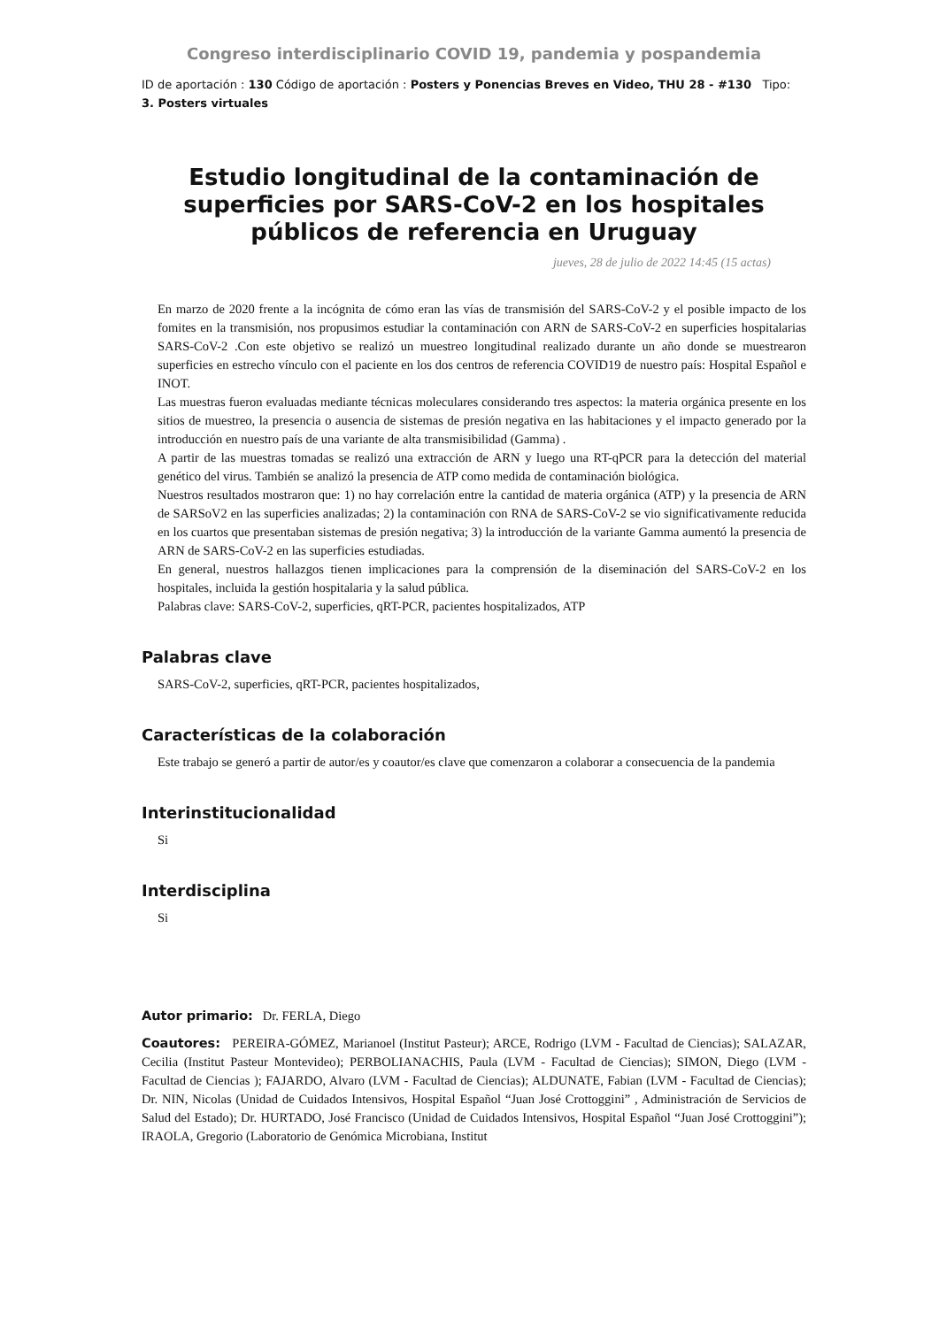Congreso interdisciplinario COVID 19, pandemia y pospandemia
ID de aportación : 130 Código de aportación : Posters y Ponencias Breves en Video, THU 28 - #130 Tipo: 3. Posters virtuales
Estudio longitudinal de la contaminación de superficies por SARS-CoV-2 en los hospitales públicos de referencia en Uruguay
jueves, 28 de julio de 2022 14:45 (15 actas)
En marzo de 2020 frente a la incógnita de cómo eran las vías de transmisión del SARS-CoV-2 y el posible impacto de los fomites en la transmisión, nos propusimos estudiar la contaminación con ARN de SARS-CoV-2 en superficies hospitalarias SARS-CoV-2 .Con este objetivo se realizó un muestreo longitudinal realizado durante un año donde se muestrearon superficies en estrecho vínculo con el paciente en los dos centros de referencia COVID19 de nuestro país: Hospital Español e INOT.
Las muestras fueron evaluadas mediante técnicas moleculares considerando tres aspectos: la materia orgánica presente en los sitios de muestreo, la presencia o ausencia de sistemas de presión negativa en las habitaciones y el impacto generado por la introducción en nuestro país de una variante de alta transmisibilidad (Gamma) .
A partir de las muestras tomadas se realizó una extracción de ARN y luego una RT-qPCR para la detección del material genético del virus. También se analizó la presencia de ATP como medida de contaminación biológica.
Nuestros resultados mostraron que: 1) no hay correlación entre la cantidad de materia orgánica (ATP) y la presencia de ARN de SARSoV2 en las superficies analizadas; 2) la contaminación con RNA de SARS-CoV-2 se vio significativamente reducida en los cuartos que presentaban sistemas de presión negativa; 3) la introducción de la variante Gamma aumentó la presencia de ARN de SARS-CoV-2 en las superficies estudiadas.
En general, nuestros hallazgos tienen implicaciones para la comprensión de la diseminación del SARS-CoV-2 en los hospitales, incluida la gestión hospitalaria y la salud pública.
Palabras clave: SARS-CoV-2, superficies, qRT-PCR, pacientes hospitalizados, ATP
Palabras clave
SARS-CoV-2, superficies, qRT-PCR, pacientes hospitalizados,
Características de la colaboración
Este trabajo se generó a partir de autor/es y coautor/es clave que comenzaron a colaborar a consecuencia de la pandemia
Interinstitucionalidad
Si
Interdisciplina
Si
Autor primario: Dr. FERLA, Diego
Coautores: PEREIRA-GÓMEZ, Marianoel (Institut Pasteur); ARCE, Rodrigo (LVM - Facultad de Ciencias); SALAZAR, Cecilia (Institut Pasteur Montevideo); PERBOLIANACHIS, Paula (LVM - Facultad de Ciencias); SIMON, Diego (LVM - Facultad de Ciencias ); FAJARDO, Alvaro (LVM - Facultad de Ciencias); ALDUNATE, Fabian (LVM - Facultad de Ciencias); Dr. NIN, Nicolas (Unidad de Cuidados Intensivos, Hospital Español “Juan José Crottoggini” , Administración de Servicios de Salud del Estado); Dr. HURTADO, José Francisco (Unidad de Cuidados Intensivos, Hospital Español “Juan José Crottoggini”); IRAOLA, Gregorio (Laboratorio de Genómica Microbiana, Institut